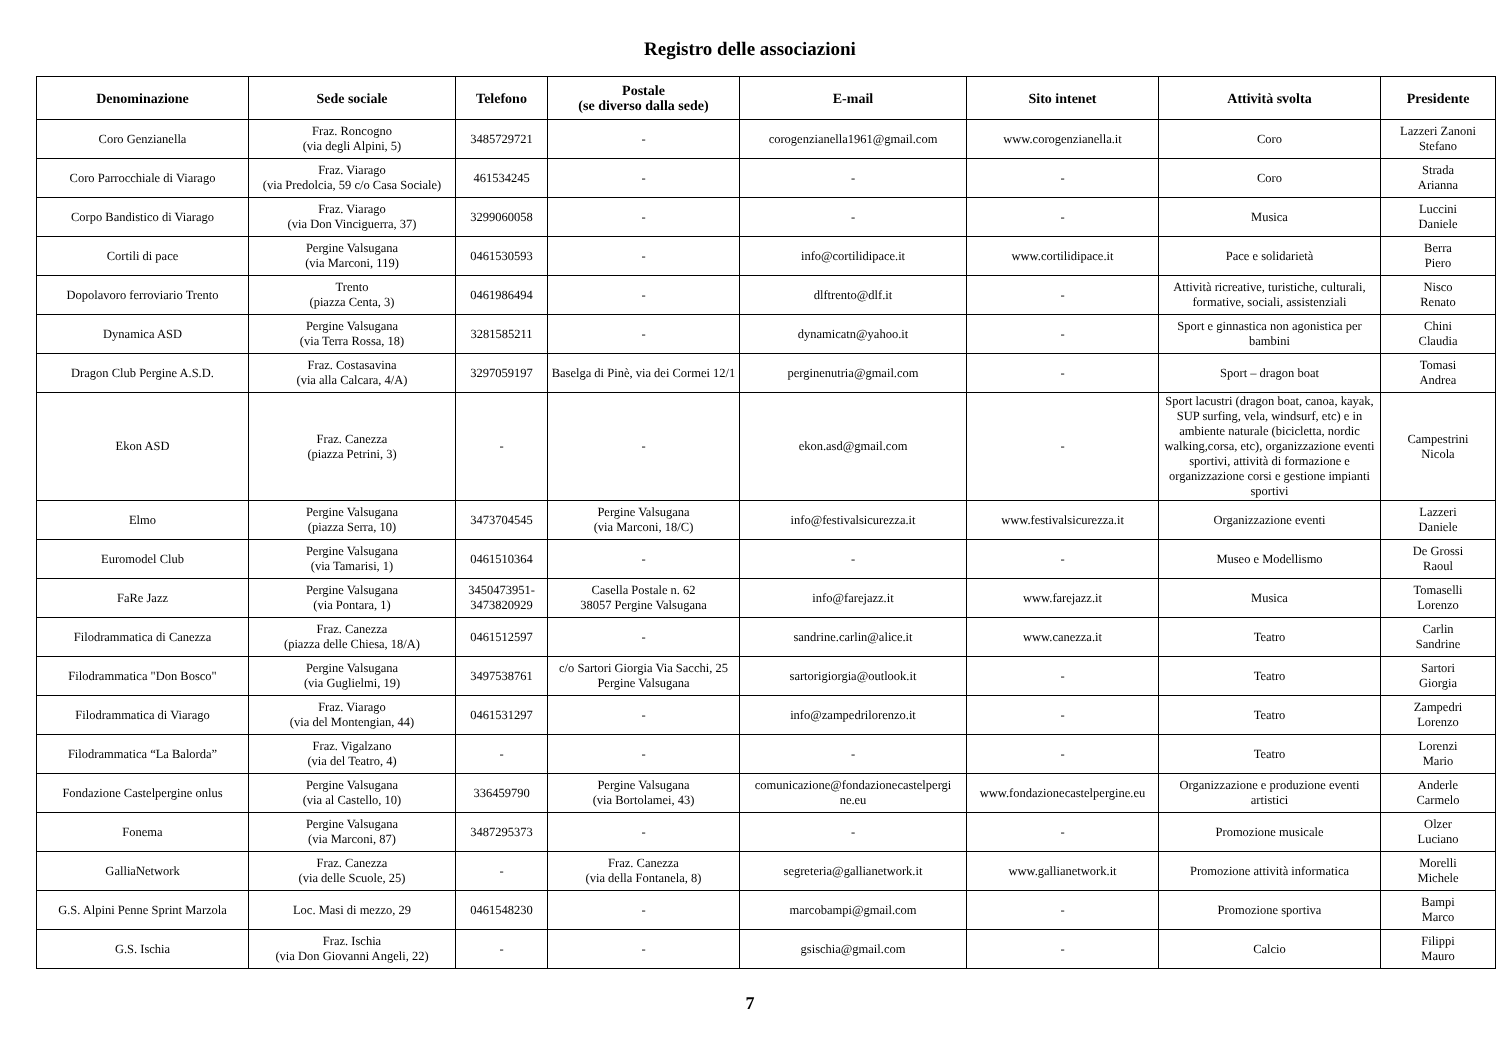Registro delle associazioni
| Denominazione | Sede sociale | Telefono | Postale (se diverso dalla sede) | E-mail | Sito intenet | Attività svolta | Presidente |
| --- | --- | --- | --- | --- | --- | --- | --- |
| Coro Genzianella | Fraz. Roncogno (via degli Alpini, 5) | 3485729721 | - | corogenzianella1961@gmail.com | www.corogenzianella.it | Coro | Lazzeri Zanoni Stefano |
| Coro Parrocchiale di Viarago | Fraz. Viarago (via Predolcia, 59 c/o Casa Sociale) | 461534245 | - | - | - | Coro | Strada Arianna |
| Corpo Bandistico di Viarago | Fraz. Viarago (via Don Vinciguerra, 37) | 3299060058 | - | - | - | Musica | Luccini Daniele |
| Cortili di pace | Pergine Valsugana (via Marconi, 119) | 0461530593 | - | info@cortilidipace.it | www.cortilidipace.it | Pace e solidarietà | Berra Piero |
| Dopolavoro ferroviario Trento | Trento (piazza Centa, 3) | 0461986494 | - | dlftrento@dlf.it | - | Attività ricreative, turistiche, culturali, formative, sociali, assistenziali | Nisco Renato |
| Dynamica ASD | Pergine Valsugana (via Terra Rossa, 18) | 3281585211 | - | dynamicatn@yahoo.it | - | Sport e ginnastica non agonistica per bambini | Chini Claudia |
| Dragon Club Pergine A.S.D. | Fraz. Costasavina (via alla Calcara, 4/A) | 3297059197 | Baselga di Pinè, via dei Cormei 12/1 | perginenutria@gmail.com | - | Sport – dragon boat | Tomasi Andrea |
| Ekon ASD | Fraz. Canezza (piazza Petrini, 3) | - | - | ekon.asd@gmail.com | - | Sport lacustri (dragon boat, canoa, kayak, SUP surfing, vela, windsurf, etc) e in ambiente naturale (bicicletta, nordic walking,corsa, etc), organizzazione eventi sportivi, attività di formazione e organizzazione corsi e gestione impianti sportivi | Campestrini Nicola |
| Elmo | Pergine Valsugana (piazza Serra, 10) | 3473704545 | Pergine Valsugana (via Marconi, 18/C) | info@festivalsicurezza.it | www.festivalsicurezza.it | Organizzazione eventi | Lazzeri Daniele |
| Euromodel Club | Pergine Valsugana (via Tamarisi, 1) | 0461510364 | - | - | - | Museo e Modellismo | De Grossi Raoul |
| FaRe Jazz | Pergine Valsugana (via Pontara, 1) | 3450473951- 3473820929 | Casella Postale n. 62 38057 Pergine Valsugana | info@farejazz.it | www.farejazz.it | Musica | Tomaselli Lorenzo |
| Filodrammatica di Canezza | Fraz. Canezza (piazza delle Chiesa, 18/A) | 0461512597 | - | sandrine.carlin@alice.it | www.canezza.it | Teatro | Carlin Sandrine |
| Filodrammatica "Don Bosco" | Pergine Valsugana (via Guglielmi, 19) | 3497538761 | c/o Sartori Giorgia Via Sacchi, 25 Pergine Valsugana | sartorigiorgia@outlook.it | - | Teatro | Sartori Giorgia |
| Filodrammatica di Viarago | Fraz. Viarago (via del Montengian, 44) | 0461531297 | - | info@zampedrilorenzo.it | - | Teatro | Zampedri Lorenzo |
| Filodrammatica “La Balorda” | Fraz. Vigalzano (via del Teatro, 4) | - | - | - | - | Teatro | Lorenzi Mario |
| Fondazione Castelpergine onlus | Pergine Valsugana (via al Castello, 10) | 336459790 | Pergine Valsugana (via Bortolamei, 43) | comunicazione@fondazionecastelpergi ne.eu | www.fondazionecastelpergine.eu | Organizzazione e produzione eventi artistici | Anderle Carmelo |
| Fonema | Pergine Valsugana (via Marconi, 87) | 3487295373 | - | - | - | Promozione musicale | Olzer Luciano |
| GalliaNetwork | Fraz. Canezza (via delle Scuole, 25) | - | Fraz. Canezza (via della Fontanela, 8) | segreteria@gallianetwork.it | www.gallianetwork.it | Promozione attività informatica | Morelli Michele |
| G.S. Alpini Penne Sprint Marzola | Loc. Masi di mezzo, 29 | 0461548230 | - | marcobampi@gmail.com | - | Promozione sportiva | Bampi Marco |
| G.S. Ischia | Fraz. Ischia (via Don Giovanni Angeli, 22) | - | - | gsischia@gmail.com | - | Calcio | Filippi Mauro |
7